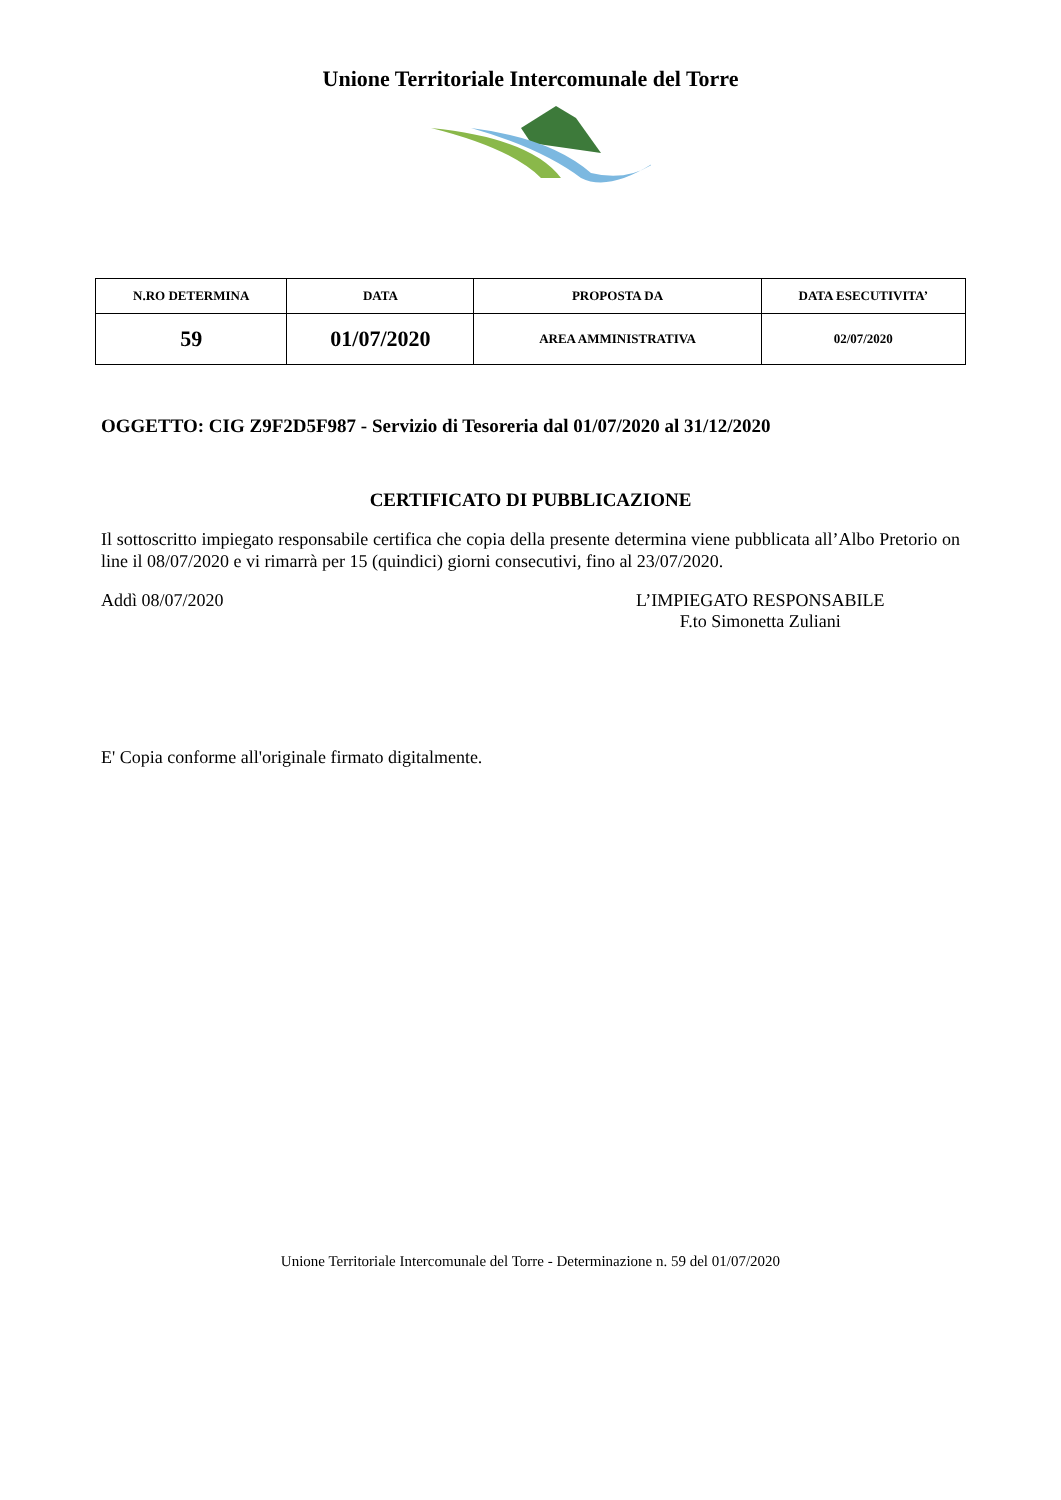Unione Territoriale Intercomunale del Torre
| N.RO DETERMINA | DATA | PROPOSTA DA | DATA ESECUTIVITA’ |
| --- | --- | --- | --- |
| 59 | 01/07/2020 | AREA AMMINISTRATIVA | 02/07/2020 |
OGGETTO: CIG Z9F2D5F987 - Servizio di Tesoreria dal 01/07/2020 al 31/12/2020
CERTIFICATO DI PUBBLICAZIONE
Il sottoscritto impiegato responsabile certifica che copia della presente determina viene pubblicata all’Albo Pretorio on line il 08/07/2020 e vi rimarrà per 15 (quindici) giorni consecutivi, fino al 23/07/2020.
Addì 08/07/2020 L’IMPIEGATO RESPONSABILE
F.to Simonetta Zuliani
E' Copia conforme all'originale firmato digitalmente.
Unione Territoriale Intercomunale del Torre - Determinazione n. 59 del 01/07/2020